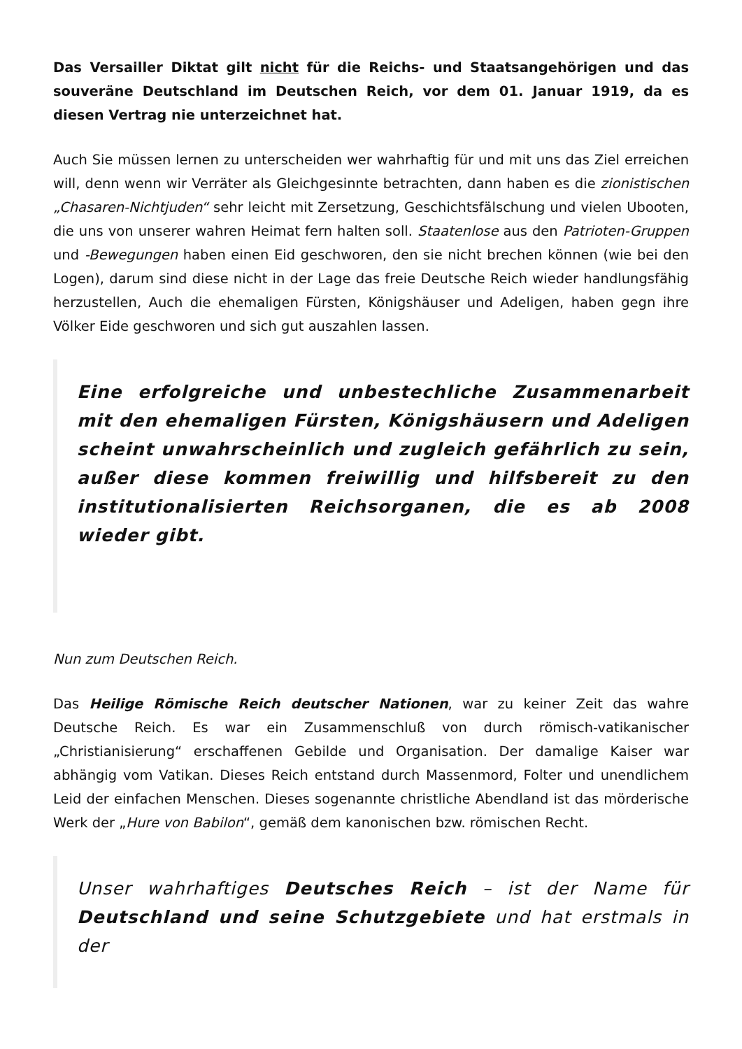Das Versailler Diktat gilt nicht für die Reichs- und Staatsangehörigen und das souveräne Deutschland im Deutschen Reich, vor dem 01. Januar 1919, da es diesen Vertrag nie unterzeichnet hat.
Auch Sie müssen lernen zu unterscheiden wer wahrhaftig für und mit uns das Ziel erreichen will, denn wenn wir Verräter als Gleichgesinnte betrachten, dann haben es die zionistischen „Chasaren-Nichtjuden“ sehr leicht mit Zersetzung, Geschichtsfälschung und vielen Ubooten, die uns von unserer wahren Heimat fern halten soll. Staatenlose aus den Patrioten-Gruppen und -Bewegungen haben einen Eid geschworen, den sie nicht brechen können (wie bei den Logen), darum sind diese nicht in der Lage das freie Deutsche Reich wieder handlungsfähig herzustellen, Auch die ehemaligen Fürsten, Königshäuser und Adeligen, haben gegn ihre Völker Eide geschworen und sich gut auszahlen lassen.
Eine erfolgreiche und unbestechliche Zusammenarbeit mit den ehemaligen Fürsten, Königshäusern und Adeligen scheint unwahrscheinlich und zugleich gefährlich zu sein, außer diese kommen freiwillig und hilfsbereit zu den institutionalisierten Reichsorganen, die es ab 2008 wieder gibt.
Nun zum Deutschen Reich.
Das Heilige Römische Reich deutscher Nationen, war zu keiner Zeit das wahre Deutsche Reich. Es war ein Zusammenschluß von durch römisch-vatikanischer „Christianisierung“ erschaffenen Gebilde und Organisation. Der damalige Kaiser war abhängig vom Vatikan. Dieses Reich entstand durch Massenmord, Folter und unendlichem Leid der einfachen Menschen. Dieses sogenannte christliche Abendland ist das mörderische Werk der „Hure von Babilon“, gemäß dem kanonischen bzw. römischen Recht.
Unser wahrhaftiges Deutsches Reich – ist der Name für Deutschland und seine Schutzgebiete und hat erstmals in der